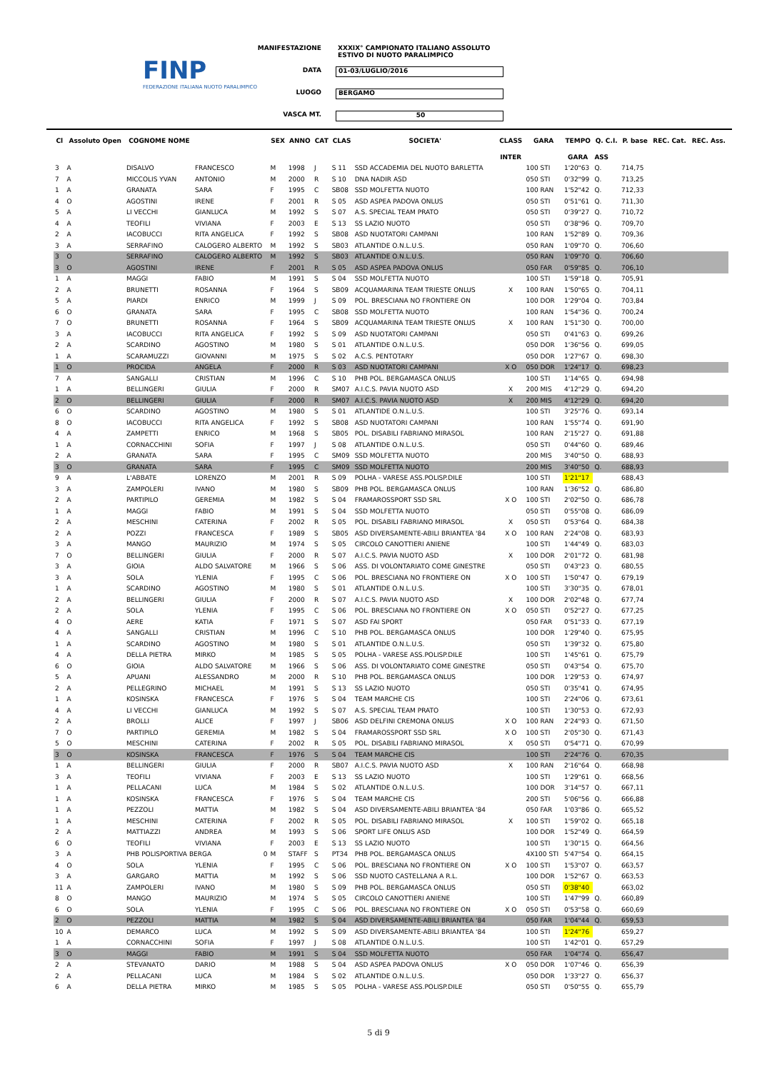FINP
FEDERAZIONE ITALIANA NUOTO PARALIMPICO
MANIFESTAZIONE XXXIX° CAMPIONATO ITALIANO ASSOLUTO ESTIVO DI NUOTO PARALIMPICO
DATA 01-03/LUGLIO/2016
LUOGO BERGAMO
VASCA MT. 50
| Cl | Assoluto Open | COGNOME NOME | | SEX | ANNO | CAT | CLAS | SOCIETA' | CLASS | GARA | TEMPO | Q. C.I. | P. base | REC. Cat. | REC. Ass. |
| --- | --- | --- | --- | --- | --- | --- | --- | --- | --- | --- | --- | --- | --- | --- | --- |
| | | | | | | | | | INTER | | GARA | ASS | | | |
| 3 | A | DISALVO | FRANCESCO | M | 1998 | J | S 11 | SSD ACCADEMIA DEL NUOTO BARLETTA | | 100 STI | 1'20"63 | Q. | 714,75 | | |
| 7 | A | MICCOLIS YVAN | ANTONIO | M | 2000 | R | S 10 | DNA NADIR ASD | | 050 STI | 0'32"99 | Q. | 713,25 | | |
| 1 | A | GRANATA | SARA | F | 1995 | C | SB08 | SSD MOLFETTA NUOTO | | 100 RAN | 1'52"42 | Q. | 712,33 | | |
| 4 | O | AGOSTINI | IRENE | F | 2001 | R | S 05 | ASD ASPEA PADOVA ONLUS | | 050 STI | 0'51"61 | Q. | 711,30 | | |
| 5 | A | LI VECCHI | GIANLUCA | M | 1992 | S | S 07 | A.S. SPECIAL TEAM PRATO | | 050 STI | 0'39"27 | Q. | 710,72 | | |
| 4 | A | TEOFILI | VIVIANA | F | 2003 | E | S 13 | SS LAZIO NUOTO | | 050 STI | 0'38"96 | Q. | 709,70 | | |
| 2 | A | IACOBUCCI | RITA ANGELICA | F | 1992 | S | SB08 | ASD NUOTATORI CAMPANI | | 100 RAN | 1'52"89 | Q. | 709,36 | | |
| 3 | A | SERRAFINO | CALOGERO ALBERTO | M | 1992 | S | SB03 | ATLANTIDE O.N.L.U.S. | | 050 RAN | 1'09"70 | Q. | 706,60 | | |
| 3 | O | SERRAFINO | CALOGERO ALBERTO | M | 1992 | S | SB03 | ATLANTIDE O.N.L.U.S. | | 050 RAN | 1'09"70 | Q. | 706,60 | | |
| 3 | O | AGOSTINI | IRENE | F | 2001 | R | S 05 | ASD ASPEA PADOVA ONLUS | | 050 FAR | 0'59"85 | Q. | 706,10 | | |
| 1 | A | MAGGI | FABIO | M | 1991 | S | S 04 | SSD MOLFETTA NUOTO | | 100 STI | 1'59"18 | Q. | 705,91 | | |
| 2 | A | BRUNETTI | ROSANNA | F | 1964 | S | SB09 | ACQUAMARINA TEAM TRIESTE ONLUS | X | 100 RAN | 1'50"65 | Q. | 704,11 | | |
| 5 | A | PIARDI | ENRICO | M | 1999 | J | S 09 | POL. BRESCIANA NO FRONTIERE ON | | 100 DOR | 1'29"04 | Q. | 703,84 | | |
| 6 | O | GRANATA | SARA | F | 1995 | C | SB08 | SSD MOLFETTA NUOTO | | 100 RAN | 1'54"36 | Q. | 700,24 | | |
| 7 | O | BRUNETTI | ROSANNA | F | 1964 | S | SB09 | ACQUAMARINA TEAM TRIESTE ONLUS | X | 100 RAN | 1'51"30 | Q. | 700,00 | | |
| 3 | A | IACOBUCCI | RITA ANGELICA | F | 1992 | S | S 09 | ASD NUOTATORI CAMPANI | | 050 STI | 0'41"63 | Q. | 699,26 | | |
| 2 | A | SCARDINO | AGOSTINO | M | 1980 | S | S 01 | ATLANTIDE O.N.L.U.S. | | 050 DOR | 1'36"56 | Q. | 699,05 | | |
| 1 | A | SCARAMUZZI | GIOVANNI | M | 1975 | S | S 02 | A.C.S. PENTOTARY | | 050 DOR | 1'27"67 | Q. | 698,30 | | |
| 1 | O | PROCIDA | ANGELA | F | 2000 | R | S 03 | ASD NUOTATORI CAMPANI | X O | 050 DOR | 1'24"17 | Q. | 698,23 | | |
| 7 | A | SANGALLI | CRISTIAN | M | 1996 | C | S 10 | PHB POL. BERGAMASCA ONLUS | | 100 STI | 1'14"65 | Q. | 694,98 | | |
| 1 | A | BELLINGERI | GIULIA | F | 2000 | R | SM07 | A.I.C.S. PAVIA NUOTO ASD | X | 200 MIS | 4'12"29 | Q. | 694,20 | | |
| 2 | O | BELLINGERI | GIULIA | F | 2000 | R | SM07 | A.I.C.S. PAVIA NUOTO ASD | X | 200 MIS | 4'12"29 | Q. | 694,20 | | |
| 6 | O | SCARDINO | AGOSTINO | M | 1980 | S | S 01 | ATLANTIDE O.N.L.U.S. | | 100 STI | 3'25"76 | Q. | 693,14 | | |
| 8 | O | IACOBUCCI | RITA ANGELICA | F | 1992 | S | SB08 | ASD NUOTATORI CAMPANI | | 100 RAN | 1'55"74 | Q. | 691,90 | | |
| 4 | A | ZAMPETTI | ENRICO | M | 1968 | S | SB05 | POL. DISABILI FABRIANO MIRASOL | | 100 RAN | 2'15"27 | Q. | 691,88 | | |
| 1 | A | CORNACCHINI | SOFIA | F | 1997 | J | S 08 | ATLANTIDE O.N.L.U.S. | | 050 STI | 0'44"60 | Q. | 689,46 | | |
| 2 | A | GRANATA | SARA | F | 1995 | C | SM09 | SSD MOLFETTA NUOTO | | 200 MIS | 3'40"50 | Q. | 688,93 | | |
| 3 | O | GRANATA | SARA | F | 1995 | C | SM09 | SSD MOLFETTA NUOTO | | 200 MIS | 3'40"50 | Q. | 688,93 | | |
| 9 | A | L'ABBATE | LORENZO | M | 2001 | R | S 09 | POLHA - VARESE ASS.POLISP.DILE | | 100 STI | 1'21"17 | | 688,43 | | |
| 3 | A | ZAMPOLERI | IVANO | M | 1980 | S | SB09 | PHB POL. BERGAMASCA ONLUS | | 100 RAN | 1'36"52 | Q. | 686,80 | | |
| 2 | A | PARTIPILO | GEREMIA | M | 1982 | S | S 04 | FRAMAROSSPORT SSD SRL | X O | 100 STI | 2'02"50 | Q. | 686,78 | | |
| 1 | A | MAGGI | FABIO | M | 1991 | S | S 04 | SSD MOLFETTA NUOTO | | 050 STI | 0'55"08 | Q. | 686,09 | | |
| 2 | A | MESCHINI | CATERINA | F | 2002 | R | S 05 | POL. DISABILI FABRIANO MIRASOL | X | 050 STI | 0'53"64 | Q. | 684,38 | | |
| 2 | A | POZZI | FRANCESCA | F | 1989 | S | SB05 | ASD DIVERSAMENTE-ABILI BRIANTEA '84 | X O | 100 RAN | 2'24"08 | Q. | 683,93 | | |
| 3 | A | MANGO | MAURIZIO | M | 1974 | S | S 05 | CIRCOLO CANOTTIERI ANIENE | | 100 STI | 1'44"49 | Q. | 683,03 | | |
| 7 | O | BELLINGERI | GIULIA | F | 2000 | R | S 07 | A.I.C.S. PAVIA NUOTO ASD | X | 100 DOR | 2'01"72 | Q. | 681,98 | | |
| 3 | A | GIOIA | ALDO SALVATORE | M | 1966 | S | S 06 | ASS. DI VOLONTARIATO COME GINESTRE | | 050 STI | 0'43"23 | Q. | 680,55 | | |
| 3 | A | SOLA | YLENIA | F | 1995 | C | S 06 | POL. BRESCIANA NO FRONTIERE ON | X O | 100 STI | 1'50"47 | Q. | 679,19 | | |
| 1 | A | SCARDINO | AGOSTINO | M | 1980 | S | S 01 | ATLANTIDE O.N.L.U.S. | | 100 STI | 3'30"35 | Q. | 678,01 | | |
| 2 | A | BELLINGERI | GIULIA | F | 2000 | R | S 07 | A.I.C.S. PAVIA NUOTO ASD | X | 100 DOR | 2'02"48 | Q. | 677,74 | | |
| 2 | A | SOLA | YLENIA | F | 1995 | C | S 06 | POL. BRESCIANA NO FRONTIERE ON | X O | 050 STI | 0'52"27 | Q. | 677,25 | | |
| 4 | O | AERE | KATIA | F | 1971 | S | S 07 | ASD FAI SPORT | | 050 FAR | 0'51"33 | Q. | 677,19 | | |
| 4 | A | SANGALLI | CRISTIAN | M | 1996 | C | S 10 | PHB POL. BERGAMASCA ONLUS | | 100 DOR | 1'29"40 | Q. | 675,95 | | |
| 1 | A | SCARDINO | AGOSTINO | M | 1980 | S | S 01 | ATLANTIDE O.N.L.U.S. | | 050 STI | 1'39"32 | Q. | 675,80 | | |
| 4 | A | DELLA PIETRA | MIRKO | M | 1985 | S | S 05 | POLHA - VARESE ASS.POLISP.DILE | | 100 STI | 1'45"61 | Q. | 675,79 | | |
| 6 | O | GIOIA | ALDO SALVATORE | M | 1966 | S | S 06 | ASS. DI VOLONTARIATO COME GINESTRE | | 050 STI | 0'43"54 | Q. | 675,70 | | |
| 5 | A | APUANI | ALESSANDRO | M | 2000 | R | S 10 | PHB POL. BERGAMASCA ONLUS | | 100 DOR | 1'29"53 | Q. | 674,97 | | |
| 2 | A | PELLEGRINO | MICHAEL | M | 1991 | S | S 13 | SS LAZIO NUOTO | | 050 STI | 0'35"41 | Q. | 674,95 | | |
| 1 | A | KOSINSKA | FRANCESCA | F | 1976 | S | S 04 | TEAM MARCHE CIS | | 100 STI | 2'24"06 | Q. | 673,61 | | |
| 4 | A | LI VECCHI | GIANLUCA | M | 1992 | S | S 07 | A.S. SPECIAL TEAM PRATO | | 100 STI | 1'30"53 | Q. | 672,93 | | |
| 2 | A | BROLLI | ALICE | F | 1997 | J | SB06 | ASD DELFINI CREMONA ONLUS | X O | 100 RAN | 2'24"93 | Q. | 671,50 | | |
| 7 | O | PARTIPILO | GEREMIA | M | 1982 | S | S 04 | FRAMAROSSPORT SSD SRL | X O | 100 STI | 2'05"30 | Q. | 671,43 | | |
| 5 | O | MESCHINI | CATERINA | F | 2002 | R | S 05 | POL. DISABILI FABRIANO MIRASOL | X | 050 STI | 0'54"71 | Q. | 670,99 | | |
| 3 | O | KOSINSKA | FRANCESCA | F | 1976 | S | S 04 | TEAM MARCHE CIS | | 100 STI | 2'24"76 | Q. | 670,35 | | |
| 1 | A | BELLINGERI | GIULIA | F | 2000 | R | SB07 | A.I.C.S. PAVIA NUOTO ASD | X | 100 RAN | 2'16"64 | Q. | 668,98 | | |
| 3 | A | TEOFILI | VIVIANA | F | 2003 | E | S 13 | SS LAZIO NUOTO | | 100 STI | 1'29"61 | Q. | 668,56 | | |
| 1 | A | PELLACANI | LUCA | M | 1984 | S | S 02 | ATLANTIDE O.N.L.U.S. | | 100 DOR | 3'14"57 | Q. | 667,11 | | |
| 1 | A | KOSINSKA | FRANCESCA | F | 1976 | S | S 04 | TEAM MARCHE CIS | | 200 STI | 5'06"56 | Q. | 666,88 | | |
| 1 | A | PEZZOLI | MATTIA | M | 1982 | S | S 04 | ASD DIVERSAMENTE-ABILI BRIANTEA '84 | | 050 FAR | 1'03"86 | Q. | 665,52 | | |
| 1 | A | MESCHINI | CATERINA | F | 2002 | R | S 05 | POL. DISABILI FABRIANO MIRASOL | X | 100 STI | 1'59"02 | Q. | 665,18 | | |
| 2 | A | MATTIAZZI | ANDREA | M | 1993 | S | S 06 | SPORT LIFE ONLUS ASD | | 100 DOR | 1'52"49 | Q. | 664,59 | | |
| 6 | O | TEOFILI | VIVIANA | F | 2003 | E | S 13 | SS LAZIO NUOTO | | 100 STI | 1'30"15 | Q. | 664,56 | | |
| 3 | A | PHB POLISPORTIVA BERGA 0 | | M | STAFF | S | PT34 | PHB POL. BERGAMASCA ONLUS | | 4X100 STI | 5'47"54 | Q. | 664,15 | | |
| 4 | O | SOLA | YLENIA | F | 1995 | C | S 06 | POL. BRESCIANA NO FRONTIERE ON | X O | 100 STI | 1'53"07 | Q. | 663,57 | | |
| 3 | A | GARGARO | MATTIA | M | 1992 | S | S 06 | SSD NUOTO CASTELLANA A R.L. | | 100 DOR | 1'52"67 | Q. | 663,53 | | |
| 11 | A | ZAMPOLERI | IVANO | M | 1980 | S | S 09 | PHB POL. BERGAMASCA ONLUS | | 050 STI | 0'38"40 | | 663,02 | | |
| 8 | O | MANGO | MAURIZIO | M | 1974 | S | S 05 | CIRCOLO CANOTTIERI ANIENE | | 100 STI | 1'47"99 | Q. | 660,89 | | |
| 6 | O | SOLA | YLENIA | F | 1995 | C | S 06 | POL. BRESCIANA NO FRONTIERE ON | X O | 050 STI | 0'53"58 | Q. | 660,69 | | |
| 2 | O | PEZZOLI | MATTIA | M | 1982 | S | S 04 | ASD DIVERSAMENTE-ABILI BRIANTEA '84 | | 050 FAR | 1'04"44 | Q. | 659,53 | | |
| 10 | A | DEMARCO | LUCA | M | 1992 | S | S 09 | ASD DIVERSAMENTE-ABILI BRIANTEA '84 | | 100 STI | 1'24"76 | | 659,27 | | |
| 1 | A | CORNACCHINI | SOFIA | F | 1997 | J | S 08 | ATLANTIDE O.N.L.U.S. | | 100 STI | 1'42"01 | Q. | 657,29 | | |
| 3 | O | MAGGI | FABIO | M | 1991 | S | S 04 | SSD MOLFETTA NUOTO | | 050 FAR | 1'04"74 | Q. | 656,47 | | |
| 2 | A | STEVANATO | DARIO | M | 1988 | S | S 04 | ASD ASPEA PADOVA ONLUS | X O | 050 DOR | 1'07"46 | Q. | 656,39 | | |
| 2 | A | PELLACANI | LUCA | M | 1984 | S | S 02 | ATLANTIDE O.N.L.U.S. | | 050 DOR | 1'33"27 | Q. | 656,37 | | |
| 6 | A | DELLA PIETRA | MIRKO | M | 1985 | S | S 05 | POLHA - VARESE ASS.POLISP.DILE | | 050 STI | 0'50"55 | Q. | 655,79 | | |
5 di 9